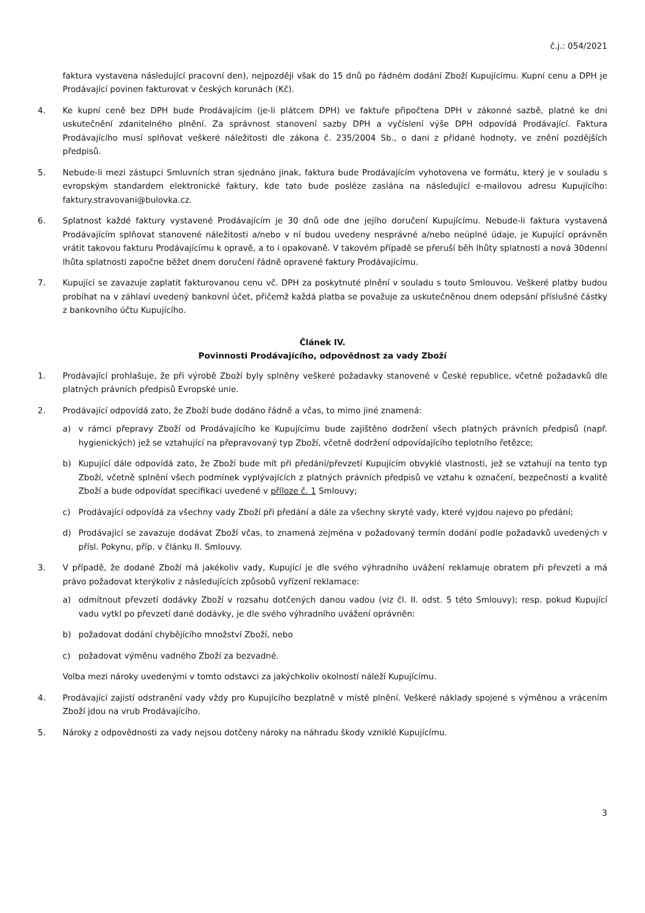č.j.: 054/2021
faktura vystavena následující pracovní den), nejpozději však do 15 dnů po řádném dodání Zboží Kupujícímu. Kupní cenu a DPH je Prodávající povinen fakturovat v českých korunách (Kč).
4. Ke kupní ceně bez DPH bude Prodávajícím (je-li plátcem DPH) ve faktuře připočtena DPH v zákonné sazbě, platné ke dni uskutečnění zdanitelného plnění. Za správnost stanovení sazby DPH a vyčíslení výše DPH odpovídá Prodávající. Faktura Prodávajícího musí splňovat veškeré náležitosti dle zákona č. 235/2004 Sb., o dani z přidané hodnoty, ve znění pozdějších předpisů.
5. Nebude-li mezi zástupci Smluvních stran sjednáno jinak, faktura bude Prodávajícím vyhotovena ve formátu, který je v souladu s evropským standardem elektronické faktury, kde tato bude posléze zaslána na následující e-mailovou adresu Kupujícího: faktury.stravovani@bulovka.cz.
6. Splatnost každé faktury vystavené Prodávajícím je 30 dnů ode dne jejího doručení Kupujícímu. Nebude-li faktura vystavená Prodávajícím splňovat stanovené náležitosti a/nebo v ní budou uvedeny nesprávné a/nebo neúplné údaje, je Kupující oprávněn vrátit takovou fakturu Prodávajícímu k opravě, a to i opakovaně. V takovém případě se přeruší běh lhůty splatnosti a nová 30denní lhůta splatnosti započne běžet dnem doručení řádně opravené faktury Prodávajícímu.
7. Kupující se zavazuje zaplatit fakturovanou cenu vč. DPH za poskytnuté plnění v souladu s touto Smlouvou. Veškeré platby budou probíhat na v záhlaví uvedený bankovní účet, přičemž každá platba se považuje za uskutečněnou dnem odepsání příslušné částky z bankovního účtu Kupujícího.
Článek IV.
Povinnosti Prodávajícího, odpovědnost za vady Zboží
1. Prodávající prohlašuje, že při výrobě Zboží byly splněny veškeré požadavky stanovené v České republice, včetně požadavků dle platných právních předpisů Evropské unie.
2. Prodávající odpovídá zato, že Zboží bude dodáno řádně a včas, to mimo jiné znamená:
a) v rámci přepravy Zboží od Prodávajícího ke Kupujícímu bude zajištěno dodržení všech platných právních předpisů (např. hygienických) jež se vztahující na přepravovaný typ Zboží, včetně dodržení odpovídajícího teplotního řetězce;
b) Kupující dále odpovídá zato, že Zboží bude mít při předání/převzetí Kupujícím obvyklé vlastnosti, jež se vztahují na tento typ Zboží, včetně splnění všech podmínek vyplývajících z platných právních předpisů ve vztahu k označení, bezpečnosti a kvalitě Zboží a bude odpovídat specifikaci uvedené v příloze č. 1 Smlouvy;
c) Prodávající odpovídá za všechny vady Zboží při předání a dále za všechny skryté vady, které vyjdou najevo po předání;
d) Prodávající se zavazuje dodávat Zboží včas, to znamená zejména v požadovaný termín dodání podle požadavků uvedených v přísl. Pokynu, příp. v článku II. Smlouvy.
3. V případě, že dodané Zboží má jakékoliv vady, Kupující je dle svého výhradního uvážení reklamuje obratem při převzetí a má právo požadovat kterýkoliv z následujících způsobů vyřízení reklamace:
a) odmítnout převzetí dodávky Zboží v rozsahu dotčených danou vadou (viz čl. II. odst. 5 této Smlouvy); resp. pokud Kupující vadu vytkl po převzetí dané dodávky, je dle svého výhradního uvážení oprávněn:
b) požadovat dodání chybějícího množství Zboží, nebo
c) požadovat výměnu vadného Zboží za bezvadné.
Volba mezi nároky uvedenými v tomto odstavci za jakýchkoliv okolností náleží Kupujícímu.
4. Prodávající zajistí odstranění vady vždy pro Kupujícího bezplatně v místě plnění. Veškeré náklady spojené s výměnou a vrácením Zboží jdou na vrub Prodávajícího.
5. Nároky z odpovědnosti za vady nejsou dotčeny nároky na náhradu škody vzniklé Kupujícímu.
3